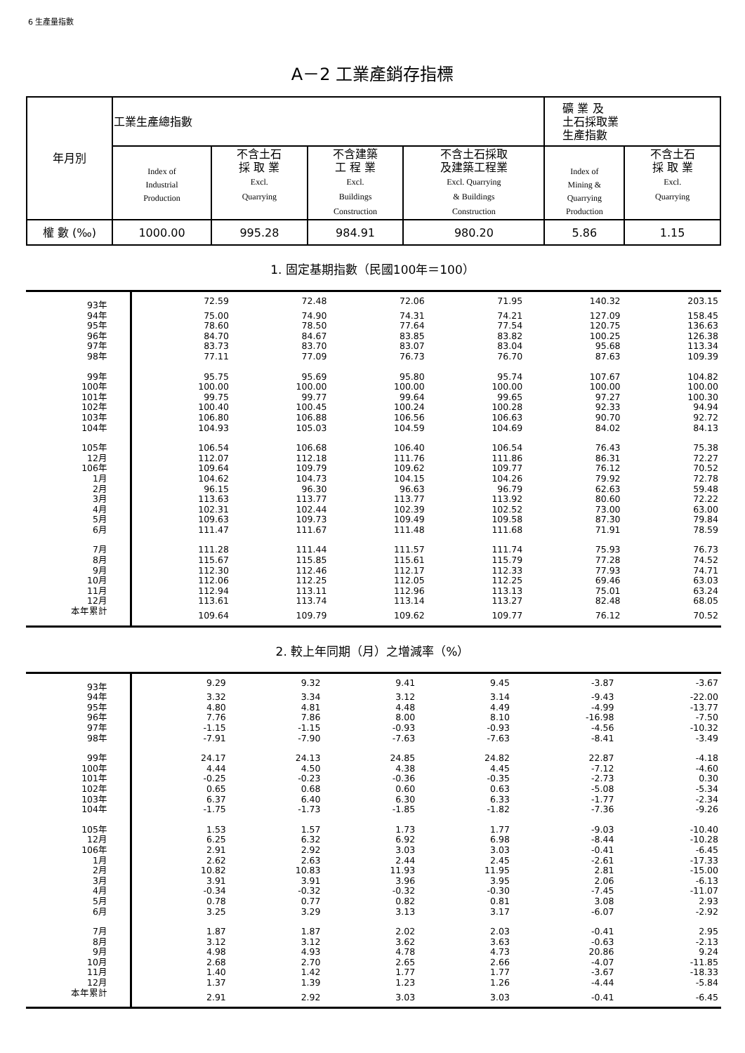6 生產量指數
A－2 工業產銷存指標
| 年月別 | 工業生產總指數 | | | | 礦 業 及 土石採取業 生產指數 | |
| --- | --- | --- | --- | --- | --- | --- |
| | Index of Industrial Production | 不含土石 採 取 業 Excl. Quarrying | 不含建築 工 程 業 Excl. Buildings Construction | 不含土石採取 及建築工程業 Excl. Quarrying & Buildings Construction | Index of Mining & Quarrying Production | 不含土石 採 取 業 Excl. Quarrying |
| 權 數 (‰) | 1000.00 | 995.28 | 984.91 | 980.20 | 5.86 | 1.15 |
1. 固定基期指數（民國100年＝100）
| 93年 | 72.59 | 72.48 | 72.06 | 71.95 | 140.32 | 203.15 |
| 94年 | 75.00 | 74.90 | 74.31 | 74.21 | 127.09 | 158.45 |
| 95年 | 78.60 | 78.50 | 77.64 | 77.54 | 120.75 | 136.63 |
| 96年 | 84.70 | 84.67 | 83.85 | 83.82 | 100.25 | 126.38 |
| 97年 | 83.73 | 83.70 | 83.07 | 83.04 | 95.68 | 113.34 |
| 98年 | 77.11 | 77.09 | 76.73 | 76.70 | 87.63 | 109.39 |
| 99年 | 95.75 | 95.69 | 95.80 | 95.74 | 107.67 | 104.82 |
| 100年 | 100.00 | 100.00 | 100.00 | 100.00 | 100.00 | 100.00 |
| 101年 | 99.75 | 99.77 | 99.64 | 99.65 | 97.27 | 100.30 |
| 102年 | 100.40 | 100.45 | 100.24 | 100.28 | 92.33 | 94.94 |
| 103年 | 106.80 | 106.88 | 106.56 | 106.63 | 90.70 | 92.72 |
| 104年 | 104.93 | 105.03 | 104.59 | 104.69 | 84.02 | 84.13 |
| 105年 | 106.54 | 106.68 | 106.40 | 106.54 | 76.43 | 75.38 |
| 12月 | 112.07 | 112.18 | 111.76 | 111.86 | 86.31 | 72.27 |
| 106年 | 109.64 | 109.79 | 109.62 | 109.77 | 76.12 | 70.52 |
| 1月 | 104.62 | 104.73 | 104.15 | 104.26 | 79.92 | 72.78 |
| 2月 | 96.15 | 96.30 | 96.63 | 96.79 | 62.63 | 59.48 |
| 3月 | 113.63 | 113.77 | 113.77 | 113.92 | 80.60 | 72.22 |
| 4月 | 102.31 | 102.44 | 102.39 | 102.52 | 73.00 | 63.00 |
| 5月 | 109.63 | 109.73 | 109.49 | 109.58 | 87.30 | 79.84 |
| 6月 | 111.47 | 111.67 | 111.48 | 111.68 | 71.91 | 78.59 |
| 7月 | 111.28 | 111.44 | 111.57 | 111.74 | 75.93 | 76.73 |
| 8月 | 115.67 | 115.85 | 115.61 | 115.79 | 77.28 | 74.52 |
| 9月 | 112.30 | 112.46 | 112.17 | 112.33 | 77.93 | 74.71 |
| 10月 | 112.06 | 112.25 | 112.05 | 112.25 | 69.46 | 63.03 |
| 11月 | 112.94 | 113.11 | 112.96 | 113.13 | 75.01 | 63.24 |
| 12月 | 113.61 | 113.74 | 113.14 | 113.27 | 82.48 | 68.05 |
| 本年累計 | 109.64 | 109.79 | 109.62 | 109.77 | 76.12 | 70.52 |
2. 較上年同期（月）之增減率（%）
| 93年 | 9.29 | 9.32 | 9.41 | 9.45 | -3.87 | -3.67 |
| 94年 | 3.32 | 3.34 | 3.12 | 3.14 | -9.43 | -22.00 |
| 95年 | 4.80 | 4.81 | 4.48 | 4.49 | -4.99 | -13.77 |
| 96年 | 7.76 | 7.86 | 8.00 | 8.10 | -16.98 | -7.50 |
| 97年 | -1.15 | -1.15 | -0.93 | -0.93 | -4.56 | -10.32 |
| 98年 | -7.91 | -7.90 | -7.63 | -7.63 | -8.41 | -3.49 |
| 99年 | 24.17 | 24.13 | 24.85 | 24.82 | 22.87 | -4.18 |
| 100年 | 4.44 | 4.50 | 4.38 | 4.45 | -7.12 | -4.60 |
| 101年 | -0.25 | -0.23 | -0.36 | -0.35 | -2.73 | 0.30 |
| 102年 | 0.65 | 0.68 | 0.60 | 0.63 | -5.08 | -5.34 |
| 103年 | 6.37 | 6.40 | 6.30 | 6.33 | -1.77 | -2.34 |
| 104年 | -1.75 | -1.73 | -1.85 | -1.82 | -7.36 | -9.26 |
| 105年 | 1.53 | 1.57 | 1.73 | 1.77 | -9.03 | -10.40 |
| 12月 | 6.25 | 6.32 | 6.92 | 6.98 | -8.44 | -10.28 |
| 106年 | 2.91 | 2.92 | 3.03 | 3.03 | -0.41 | -6.45 |
| 1月 | 2.62 | 2.63 | 2.44 | 2.45 | -2.61 | -17.33 |
| 2月 | 10.82 | 10.83 | 11.93 | 11.95 | 2.81 | -15.00 |
| 3月 | 3.91 | 3.91 | 3.96 | 3.95 | 2.06 | -6.13 |
| 4月 | -0.34 | -0.32 | -0.32 | -0.30 | -7.45 | -11.07 |
| 5月 | 0.78 | 0.77 | 0.82 | 0.81 | 3.08 | 2.93 |
| 6月 | 3.25 | 3.29 | 3.13 | 3.17 | -6.07 | -2.92 |
| 7月 | 1.87 | 1.87 | 2.02 | 2.03 | -0.41 | 2.95 |
| 8月 | 3.12 | 3.12 | 3.62 | 3.63 | -0.63 | -2.13 |
| 9月 | 4.98 | 4.93 | 4.78 | 4.73 | 20.86 | 9.24 |
| 10月 | 2.68 | 2.70 | 2.65 | 2.66 | -4.07 | -11.85 |
| 11月 | 1.40 | 1.42 | 1.77 | 1.77 | -3.67 | -18.33 |
| 12月 | 1.37 | 1.39 | 1.23 | 1.26 | -4.44 | -5.84 |
| 本年累計 | 2.91 | 2.92 | 3.03 | 3.03 | -0.41 | -6.45 |